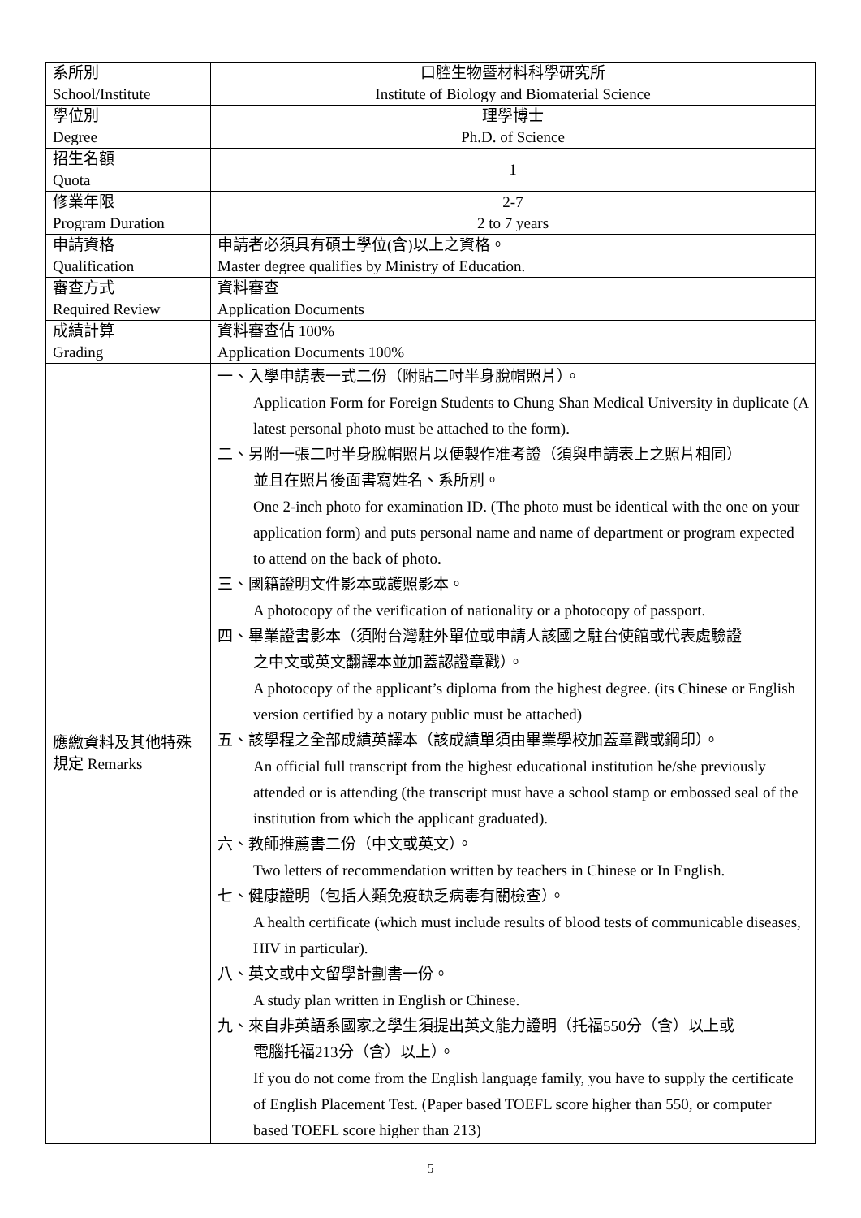| 系所別 School/Institute | 口腔生物暨材料科學研究所 Institute of Biology and Biomaterial Science |
| 學位別 Degree | 理學博士 Ph.D. of Science |
| 招生名額 Quota | 1 |
| 修業年限 Program Duration | 2-7 2 to 7 years |
| 申請資格 Qualification | 申請者必須具有碩士學位(含)以上之資格。 Master degree qualifies by Ministry of Education. |
| 審查方式 Required Review | 資料審查 Application Documents |
| 成績計算 Grading | 資料審查佔 100% Application Documents 100% |
| 應繳資料及其他特殊規定 Remarks | 一、入學申請表一式二份（附貼二吋半身脫帽照片）。 Application Form for Foreign Students to Chung Shan Medical University in duplicate (A latest personal photo must be attached to the form). 二、另附一張二吋半身脫帽照片以便製作准考證（須與申請表上之照片相同） 並且在照片後面書寫姓名、系所別。 One 2-inch photo for examination ID. (The photo must be identical with the one on your application form) and puts personal name and name of department or program expected to attend on the back of photo. 三、國籍證明文件影本或護照影本。 A photocopy of the verification of nationality or a photocopy of passport. 四、畢業證書影本（須附台灣駐外單位或申請人該國之駐台使館或代表處驗證 之中文或英文翻譯本並加蓋認證章戳）。 A photocopy of the applicant’s diploma from the highest degree. (its Chinese or English version certified by a notary public must be attached) 五、該學程之全部成績英譯本（該成績單須由畢業學校加蓋章戳或鋼印）。 An official full transcript from the highest educational institution he/she previously attended or is attending (the transcript must have a school stamp or embossed seal of the institution from which the applicant graduated). 六、教師推薦書二份（中文或英文）。 Two letters of recommendation written by teachers in Chinese or In English. 七、健康證明（包括人類免疫缺乏病毒有關檢查）。 A health certificate (which must include results of blood tests of communicable diseases, HIV in particular). 八、英文或中文留學計劃書一份。 A study plan written in English or Chinese. 九、來自非英語系國家之學生須提出英文能力證明（托福550分（含）以上或 電腦托福213分（含）以上）。 If you do not come from the English language family, you have to supply the certificate of English Placement Test. (Paper based TOEFL score higher than 550, or computer based TOEFL score higher than 213) |
5